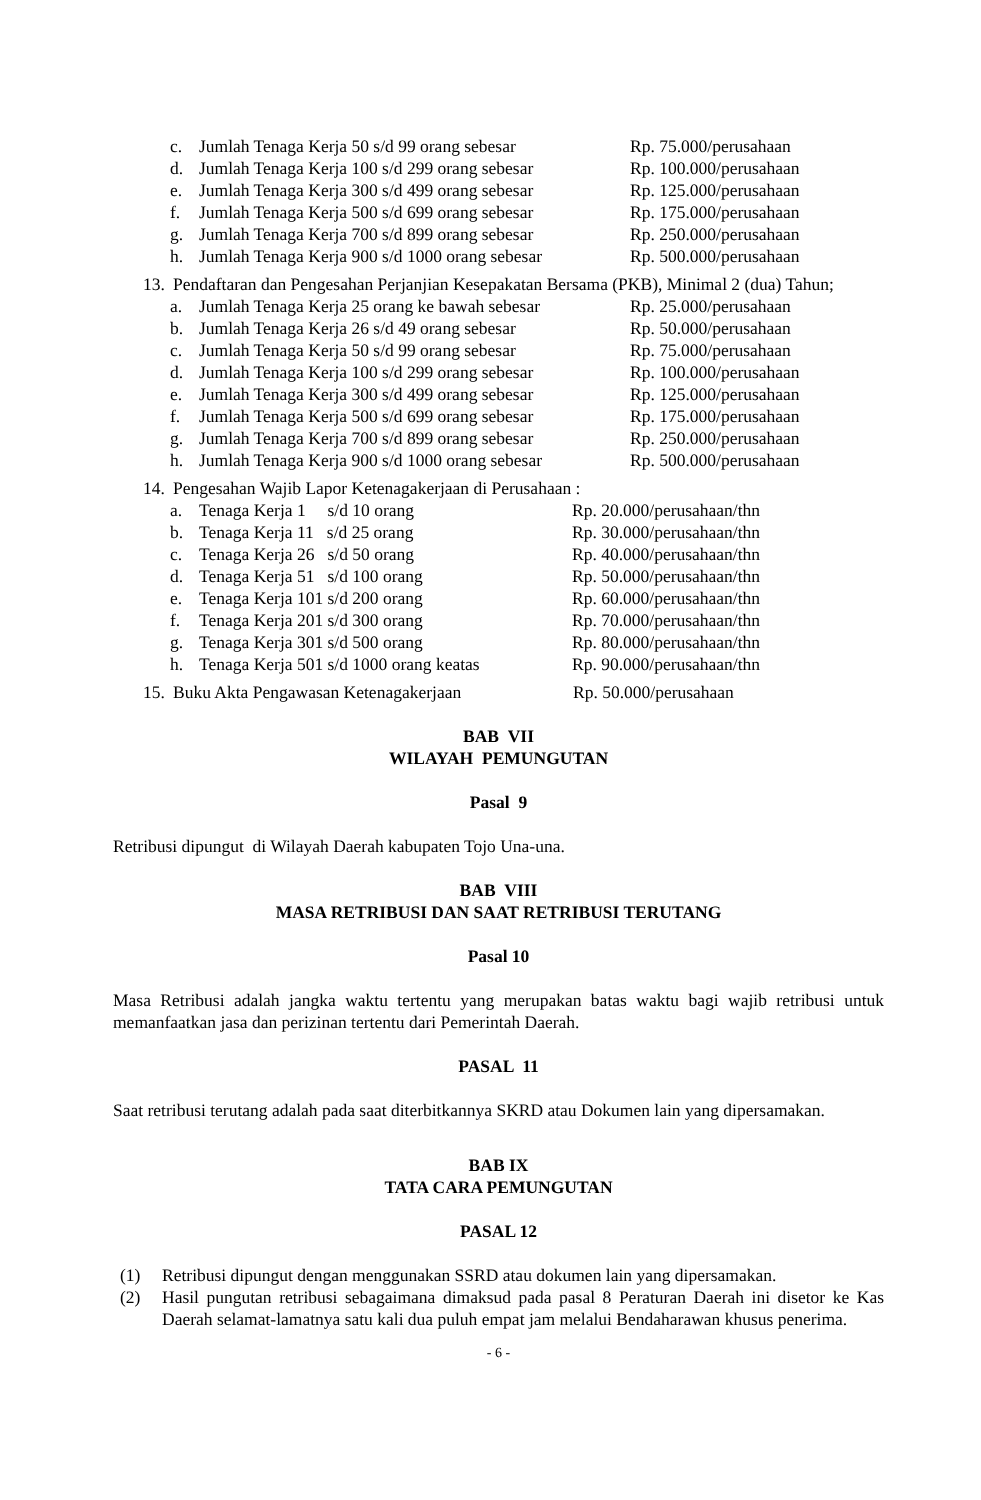c. Jumlah Tenaga Kerja 50 s/d 99 orang sebesar Rp. 75.000/perusahaan
d. Jumlah Tenaga Kerja 100 s/d 299 orang sebesar Rp. 100.000/perusahaan
e. Jumlah Tenaga Kerja 300 s/d 499 orang sebesar Rp. 125.000/perusahaan
f. Jumlah Tenaga Kerja 500 s/d 699 orang sebesar Rp. 175.000/perusahaan
g. Jumlah Tenaga Kerja 700 s/d 899 orang sebesar Rp. 250.000/perusahaan
h. Jumlah Tenaga Kerja 900 s/d 1000 orang sebesar Rp. 500.000/perusahaan
13.
Pendaftaran dan Pengesahan Perjanjian Kesepakatan Bersama (PKB), Minimal 2 (dua) Tahun;
a. Jumlah Tenaga Kerja 25 orang ke bawah sebesar Rp. 25.000/perusahaan
b. Jumlah Tenaga Kerja 26 s/d 49 orang sebesar Rp. 50.000/perusahaan
c. Jumlah Tenaga Kerja 50 s/d 99 orang sebesar Rp. 75.000/perusahaan
d. Jumlah Tenaga Kerja 100 s/d 299 orang sebesar Rp. 100.000/perusahaan
e. Jumlah Tenaga Kerja 300 s/d 499 orang sebesar Rp. 125.000/perusahaan
f. Jumlah Tenaga Kerja 500 s/d 699 orang sebesar Rp. 175.000/perusahaan
g. Jumlah Tenaga Kerja 700 s/d 899 orang sebesar Rp. 250.000/perusahaan
h. Jumlah Tenaga Kerja 900 s/d 1000 orang sebesar Rp. 500.000/perusahaan
14. Pengesahan Wajib Lapor Ketenagakerjaan di Perusahaan :
a. Tenaga Kerja 1 s/d 10 orang Rp. 20.000/perusahaan/thn
b. Tenaga Kerja 11 s/d 25 orang Rp. 30.000/perusahaan/thn
c. Tenaga Kerja 26 s/d 50 orang Rp. 40.000/perusahaan/thn
d. Tenaga Kerja 51 s/d 100 orang Rp. 50.000/perusahaan/thn
e. Tenaga Kerja 101 s/d 200 orang Rp. 60.000/perusahaan/thn
f. Tenaga Kerja 201 s/d 300 orang Rp. 70.000/perusahaan/thn
g. Tenaga Kerja 301 s/d 500 orang Rp. 80.000/perusahaan/thn
h. Tenaga Kerja 501 s/d 1000 orang keatas Rp. 90.000/perusahaan/thn
15. Buku Akta Pengawasan Ketenagakerjaan Rp. 50.000/perusahaan
BAB VII
WILAYAH PEMUNGUTAN
Pasal 9
Retribusi dipungut di Wilayah Daerah kabupaten Tojo Una-una.
BAB VIII
MASA RETRIBUSI DAN SAAT RETRIBUSI TERUTANG
Pasal 10
Masa Retribusi adalah jangka waktu tertentu yang merupakan batas waktu bagi wajib retribusi untuk memanfaatkan jasa dan perizinan tertentu dari Pemerintah Daerah.
PASAL 11
Saat retribusi terutang adalah pada saat diterbitkannya SKRD atau Dokumen lain yang dipersamakan.
BAB IX
TATA CARA PEMUNGUTAN
PASAL 12
(1) Retribusi dipungut dengan menggunakan SSRD atau dokumen lain yang dipersamakan.
(2) Hasil pungutan retribusi sebagaimana dimaksud pada pasal 8 Peraturan Daerah ini disetor ke Kas Daerah selamat-lamatnya satu kali dua puluh empat jam melalui Bendaharawan khusus penerima.
- 6 -